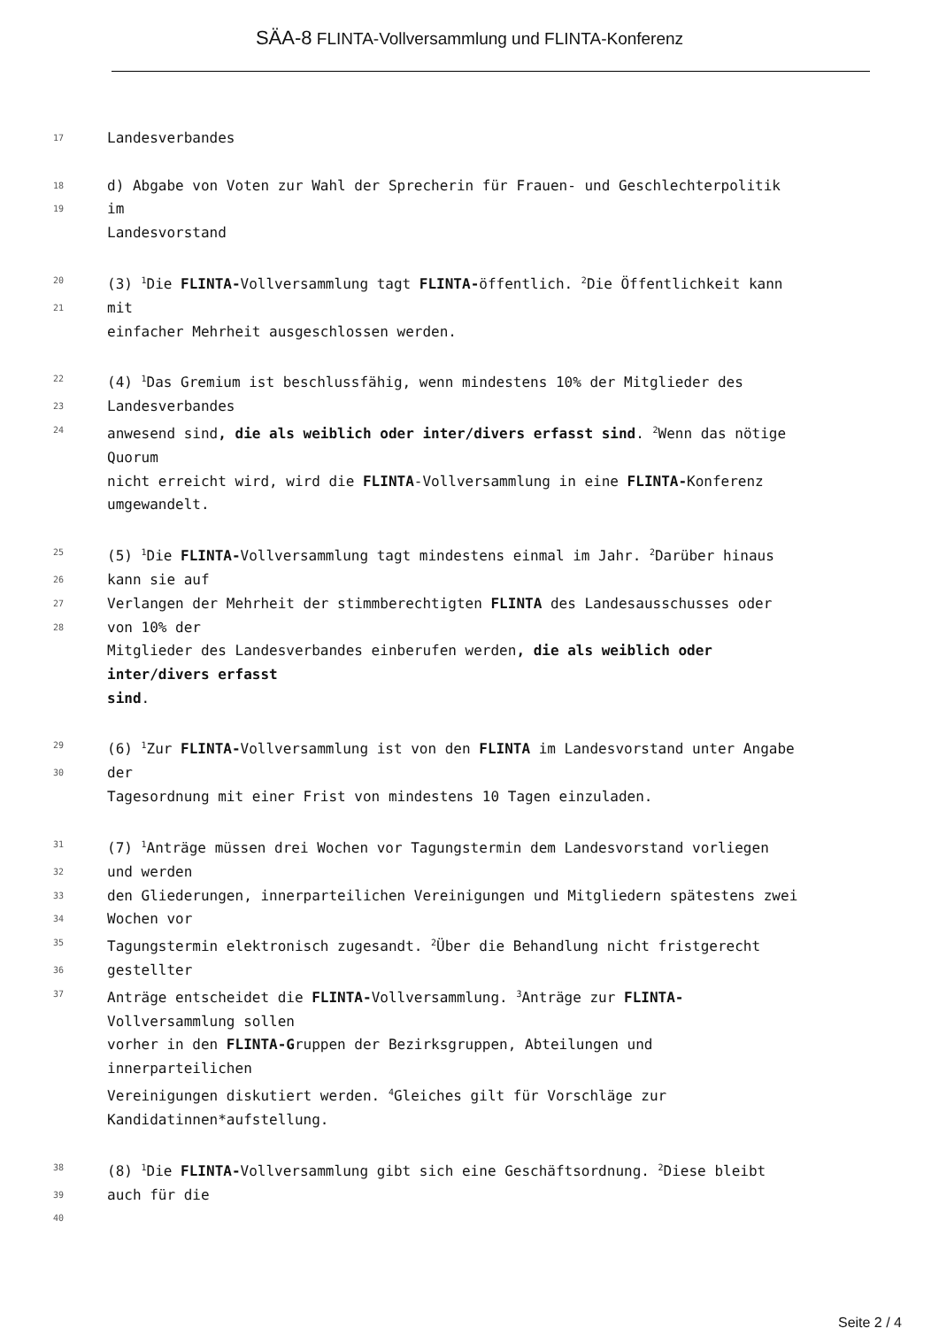SÄA-8 FLINTA-Vollversammlung und FLINTA-Konferenz
17
Landesverbandes
18
d) Abgabe von Voten zur Wahl der Sprecherin für Frauen- und Geschlechterpolitik
19
im
Landesvorstand
20
(3) <sup>1</sup>Die FLINTA-Vollversammlung tagt FLINTA-öffentlich. <sup>2</sup>Die Öffentlichkeit kann
21
mit
einfacher Mehrheit ausgeschlossen werden.
22
(4) <sup>1</sup>Das Gremium ist beschlussfähig, wenn mindestens 10% der Mitglieder des
23
Landesverbandes
24
anwesend sind, die als weiblich oder inter/divers erfasst sind. <sup>2</sup>Wenn das nötige
Quorum
nicht erreicht wird, wird die FLINTA-Vollversammlung in eine FLINTA-Konferenz
umgewandelt.
25
(5) <sup>1</sup>Die FLINTA-Vollversammlung tagt mindestens einmal im Jahr. <sup>2</sup>Darüber hinaus
26
kann sie auf
27
Verlangen der Mehrheit der stimmberechtigten FLINTA des Landesausschusses oder
28
von 10% der
Mitglieder des Landesverbandes einberufen werden, die als weiblich oder
inter/divers erfasst
sind.
29
(6) <sup>1</sup>Zur FLINTA-Vollversammlung ist von den FLINTA im Landesvorstand unter Angabe
30
der
Tagesordnung mit einer Frist von mindestens 10 Tagen einzuladen.
31
(7) <sup>1</sup>Anträge müssen drei Wochen vor Tagungstermin dem Landesvorstand vorliegen
32
und werden
33
den Gliederungen, innerparteilichen Vereinigungen und Mitgliedern spätestens zwei
34
Wochen vor
35
Tagungstermin elektronisch zugesandt. <sup>2</sup>Über die Behandlung nicht fristgerecht
36
gestellter
37
Anträge entscheidet die FLINTA-Vollversammlung. <sup>3</sup>Anträge zur FLINTA-
Vollversammlung sollen
vorher in den FLINTA-Gruppen der Bezirksgruppen, Abteilungen und
innerparteilichen
Vereinigungen diskutiert werden. <sup>4</sup>Gleiches gilt für Vorschläge zur
Kandidatinnen*aufstellung.
38
(8) <sup>1</sup>Die FLINTA-Vollversammlung gibt sich eine Geschäftsordnung. <sup>2</sup>Diese bleibt
39
auch für die
40
Seite 2 / 4